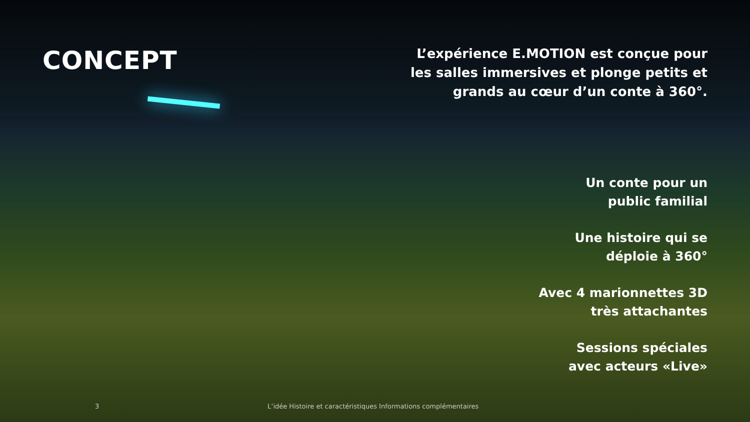CONCEPT
L’expérience E.MOTION est conçue pour les salles immersives et plonge petits et grands au cœur d’un conte à 360°.
Un conte pour un
public familial
Une histoire qui se
déploie à 360°
Avec 4 marionnettes 3D
très attachantes
Sessions spéciales
avec acteurs «Live»
3 L’idée Histoire et caractéristiques Informations complémentaires